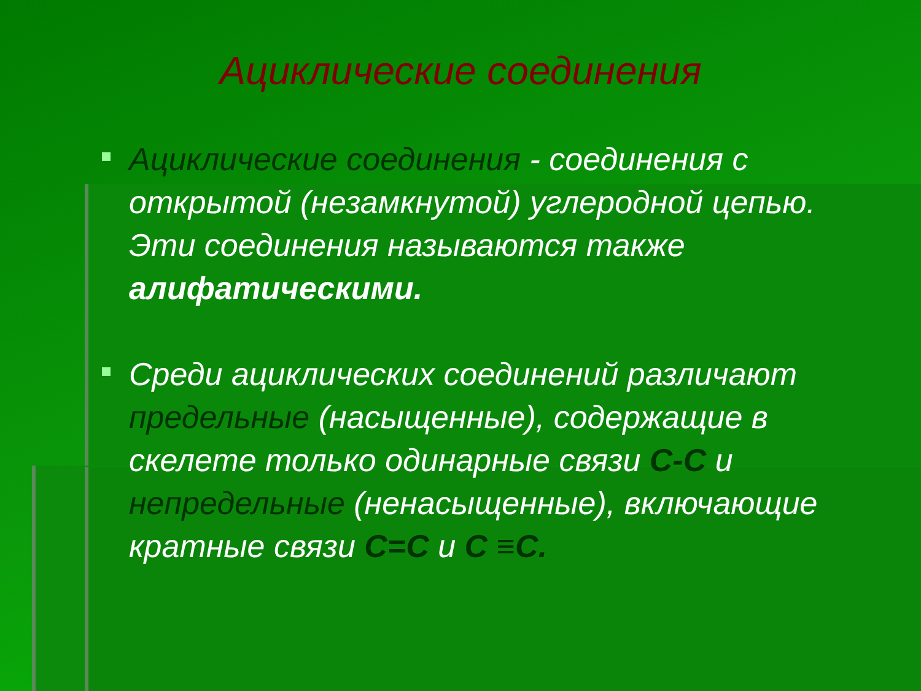Ациклические соединения
Ациклические соединения - соединения с открытой (незамкнутой) углеродной цепью. Эти соединения называются также алифатическими.
Среди ациклических соединений различают предельные (насыщенные), содержащие в скелете только одинарные связи С-С и непредельные (ненасыщенные), включающие кратные связи С=С и С ≡С.